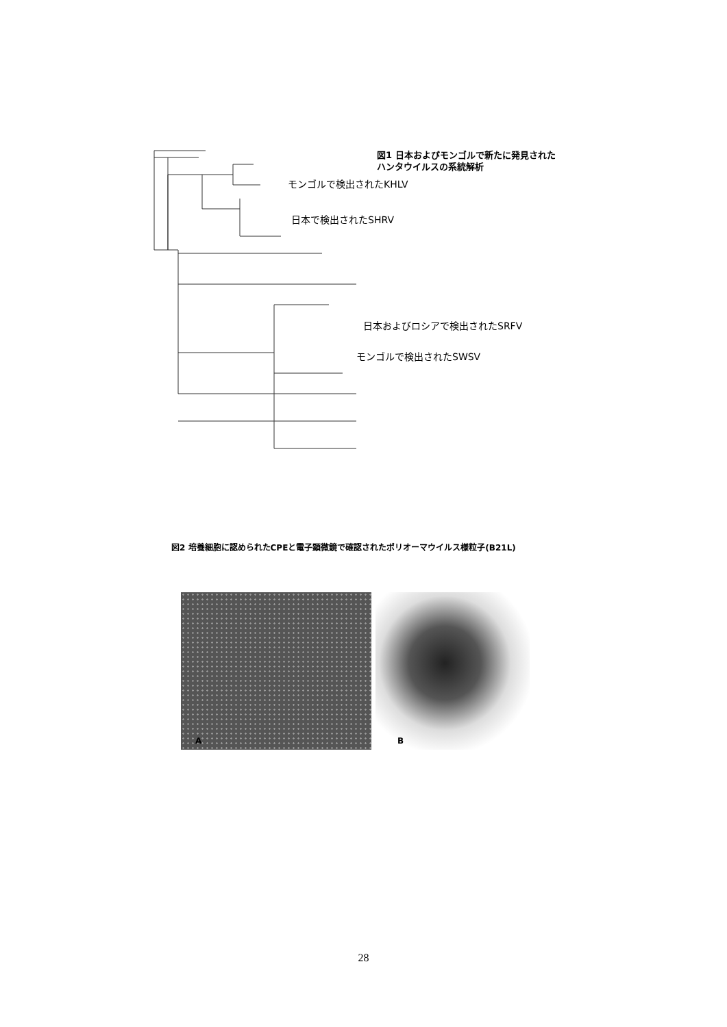図1 日本およびモンゴルで新たに発見された
ハンタウイルスの系統解析
モンゴルで検出されたKHLV
日本で検出されたSHRV
日本およびロシアで検出されたSRFV
モンゴルで検出されたSWSV
図2 培養細胞に認められたCPEと電子顕微鏡で確認されたポリオーマウイルス様粒子(B21L)
A B
28